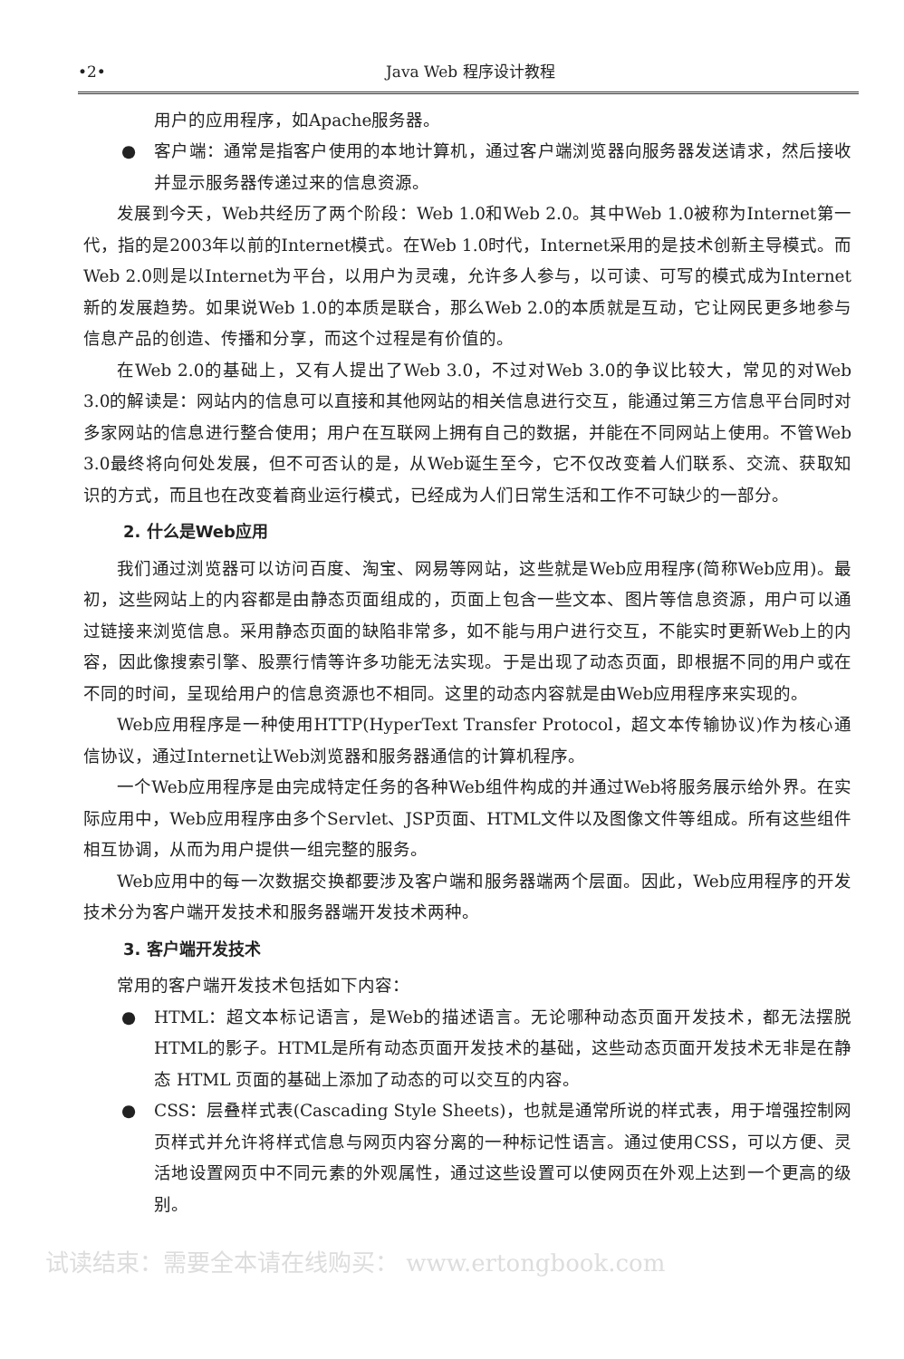•2• Java Web 程序设计教程
用户的应用程序，如Apache服务器。
● 客户端：通常是指客户使用的本地计算机，通过客户端浏览器向服务器发送请求，然后接收并显示服务器传递过来的信息资源。
发展到今天，Web共经历了两个阶段：Web 1.0和Web 2.0。其中Web 1.0被称为Internet第一代，指的是2003年以前的Internet模式。在Web 1.0时代，Internet采用的是技术创新主导模式。而Web 2.0则是以Internet为平台，以用户为灵魂，允许多人参与，以可读、可写的模式成为Internet新的发展趋势。如果说Web 1.0的本质是联合，那么Web 2.0的本质就是互动，它让网民更多地参与信息产品的创造、传播和分享，而这个过程是有价值的。
在Web 2.0的基础上，又有人提出了Web 3.0，不过对Web 3.0的争议比较大，常见的对Web 3.0的解读是：网站内的信息可以直接和其他网站的相关信息进行交互，能通过第三方信息平台同时对多家网站的信息进行整合使用；用户在互联网上拥有自己的数据，并能在不同网站上使用。不管Web 3.0最终将向何处发展，但不可否认的是，从Web诞生至今，它不仅改变着人们联系、交流、获取知识的方式，而且也在改变着商业运行模式，已经成为人们日常生活和工作不可缺少的一部分。
2. 什么是Web应用
我们通过浏览器可以访问百度、淘宝、网易等网站，这些就是Web应用程序(简称Web应用)。最初，这些网站上的内容都是由静态页面组成的，页面上包含一些文本、图片等信息资源，用户可以通过链接来浏览信息。采用静态页面的缺陷非常多，如不能与用户进行交互，不能实时更新Web上的内容，因此像搜索引擎、股票行情等许多功能无法实现。于是出现了动态页面，即根据不同的用户或在不同的时间，呈现给用户的信息资源也不相同。这里的动态内容就是由Web应用程序来实现的。
Web应用程序是一种使用HTTP(HyperText Transfer Protocol，超文本传输协议)作为核心通信协议，通过Internet让Web浏览器和服务器通信的计算机程序。
一个Web应用程序是由完成特定任务的各种Web组件构成的并通过Web将服务展示给外界。在实际应用中，Web应用程序由多个Servlet、JSP页面、HTML文件以及图像文件等组成。所有这些组件相互协调，从而为用户提供一组完整的服务。
Web应用中的每一次数据交换都要涉及客户端和服务器端两个层面。因此，Web应用程序的开发技术分为客户端开发技术和服务器端开发技术两种。
3. 客户端开发技术
常用的客户端开发技术包括如下内容：
● HTML：超文本标记语言，是Web的描述语言。无论哪种动态页面开发技术，都无法摆脱HTML的影子。HTML是所有动态页面开发技术的基础，这些动态页面开发技术无非是在静态 HTML 页面的基础上添加了动态的可以交互的内容。
● CSS：层叠样式表(Cascading Style Sheets)，也就是通常所说的样式表，用于增强控制网页样式并允许将样式信息与网页内容分离的一种标记性语言。通过使用CSS，可以方便、灵活地设置网页中不同元素的外观属性，通过这些设置可以使网页在外观上达到一个更高的级别。
试读结束：需要全本请在线购买： www.ertongbook.com